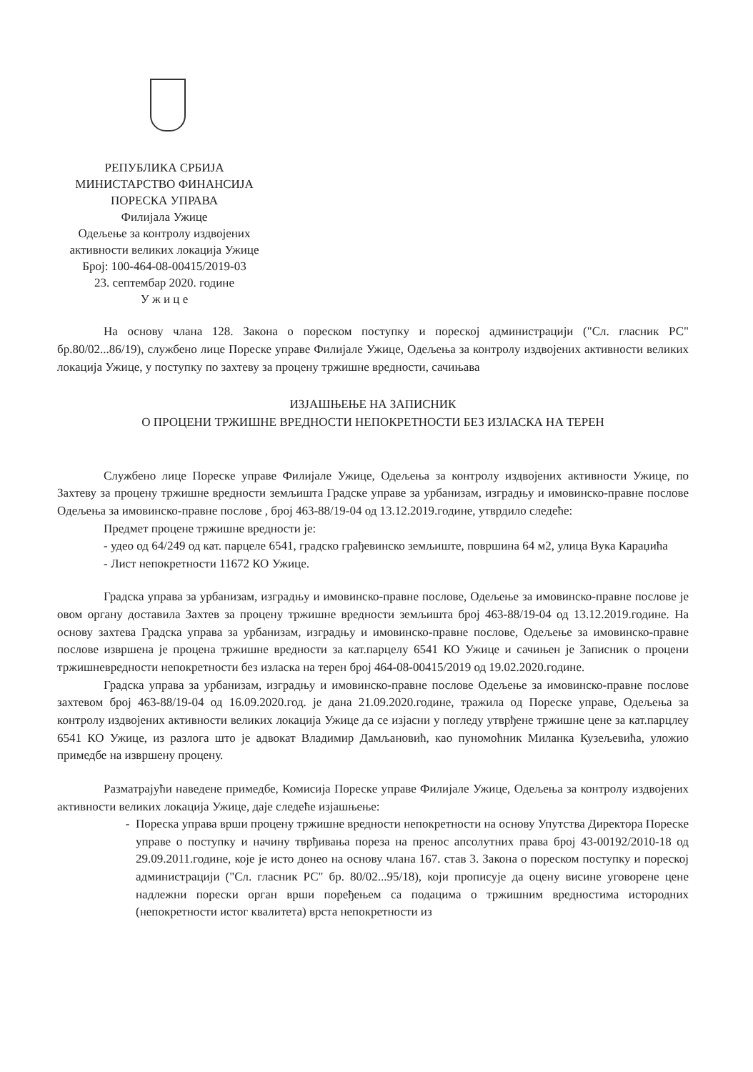РЕПУБЛИКА СРБИЈА
МИНИСТАРСТВО ФИНАНСИЈА
ПОРЕСКА УПРАВА
Филијала Ужице
Одељење за контролу издвојених
активности великих локација Ужице
Број: 100-464-08-00415/2019-03
23. септембар 2020. године
У ж и ц е
На основу члана 128. Закона о пореском поступку и пореској администрацији ("Сл. гласник РС" бр.80/02...86/19), службено лице Пореске управе Филијале Ужице, Одељења за контролу издвојених активности великих локација Ужице, у поступку по захтеву за процену тржишне вредности, сачињава
ИЗЈАШЊЕЊЕ НА ЗАПИСНИК
О ПРОЦЕНИ ТРЖИШНЕ ВРЕДНОСТИ НЕПОКРЕТНОСТИ БЕЗ ИЗЛАСКА НА ТЕРЕН
Службено лице Пореске управе Филијале Ужице, Одељења за контролу издвојених активности Ужице, по Захтеву за процену тржишне вредности земљишта Градске управе за урбанизам, изградњу и имовинско-правне послове Одељења за имовинско-правне послове , број 463-88/19-04 од 13.12.2019.године, утврдило следеће:
Предмет процене тржишне вредности је:
- удео од 64/249 од кат. парцеле 6541, градско грађевинско земљиште, површина 64 м2, улица Вука Караџића
- Лист непокретности 11672 КО Ужице.
Градска управа за урбанизам, изградњу и имовинско-правне послове, Одељење за имовинско-правне послове је овом органу доставила Захтев за процену тржишне вредности земљишта број 463-88/19-04 од 13.12.2019.године. На основу захтева Градска управа за урбанизам, изградњу и имовинско-правне послове, Одељење за имовинско-правне послове извршена је процена тржишне вредности за кат.парцелу 6541 КО Ужице и сачињен је Записник о процени тржишневредности непокретности без изласка на терен број 464-08-00415/2019 од 19.02.2020.године.
Градска управа за урбанизам, изградњу и имовинско-правне послове Одељење за имовинско-правне послове захтевом број 463-88/19-04 од 16.09.2020.год. је дана 21.09.2020.године, тражила од Пореске управе, Одељења за контролу издвојених активности великих локација Ужице да се изјасни у погледу утврђене тржишне цене за кат.парцлеу 6541 КО Ужице, из разлога што је адвокат Владимир Дамљановић, као пуномоћник Миланка Кузељевића, уложио примедбе на извршену процену.
Разматрајући наведене примедбе, Комисија Пореске управе Филијале Ужице, Одељења за контролу издвојених активности великих локација Ужице, даје следеће изјашњење:
Пореска управа врши процену тржишне вредности непокретности на основу Упутства Директора Пореске управе о поступку и начину тврђивања пореза на пренос апсолутних права број 43-00192/2010-18 од 29.09.2011.године, које је исто донео на основу члана 167. став 3. Закона о пореском поступку и пореској администрацији ("Сл. гласник РС" бр. 80/02...95/18), који прописује да оцену висине уговорене цене надлежни порески орган врши поређењем са подацима о тржишним вредностима истородних (непокретности истог квалитета) врста непокретности из